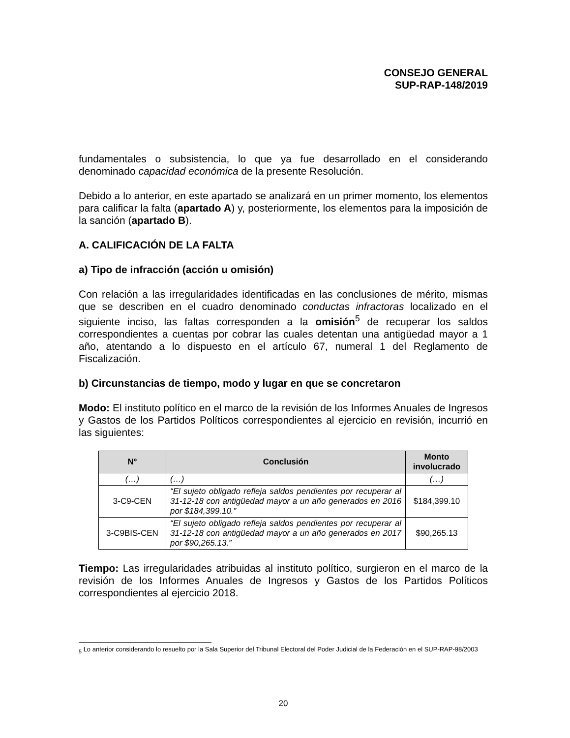CONSEJO GENERAL
SUP-RAP-148/2019
fundamentales o subsistencia, lo que ya fue desarrollado en el considerando denominado capacidad económica de la presente Resolución.
Debido a lo anterior, en este apartado se analizará en un primer momento, los elementos para calificar la falta (apartado A) y, posteriormente, los elementos para la imposición de la sanción (apartado B).
A. CALIFICACIÓN DE LA FALTA
a) Tipo de infracción (acción u omisión)
Con relación a las irregularidades identificadas en las conclusiones de mérito, mismas que se describen en el cuadro denominado conductas infractoras localizado en el siguiente inciso, las faltas corresponden a la omisión<sup>5</sup> de recuperar los saldos correspondientes a cuentas por cobrar las cuales detentan una antigüedad mayor a 1 año, atentando a lo dispuesto en el artículo 67, numeral 1 del Reglamento de Fiscalización.
b) Circunstancias de tiempo, modo y lugar en que se concretaron
Modo: El instituto político en el marco de la revisión de los Informes Anuales de Ingresos y Gastos de los Partidos Políticos correspondientes al ejercicio en revisión, incurrió en las siguientes:
| N° | Conclusión | Monto involucrado |
| --- | --- | --- |
| (…) | (…) | (…) |
| 3-C9-CEN | “El sujeto obligado refleja saldos pendientes por recuperar al 31-12-18 con antigüedad mayor a un año generados en 2016 por $184,399.10.” | $184,399.10 |
| 3-C9BIS-CEN | “El sujeto obligado refleja saldos pendientes por recuperar al 31-12-18 con antigüedad mayor a un año generados en 2017 por $90,265.13.” | $90,265.13 |
Tiempo: Las irregularidades atribuidas al instituto político, surgieron en el marco de la revisión de los Informes Anuales de Ingresos y Gastos de los Partidos Políticos correspondientes al ejercicio 2018.
<sub>5</sub> Lo anterior considerando lo resuelto por la Sala Superior del Tribunal Electoral del Poder Judicial de la Federación en el SUP-RAP-98/2003
20